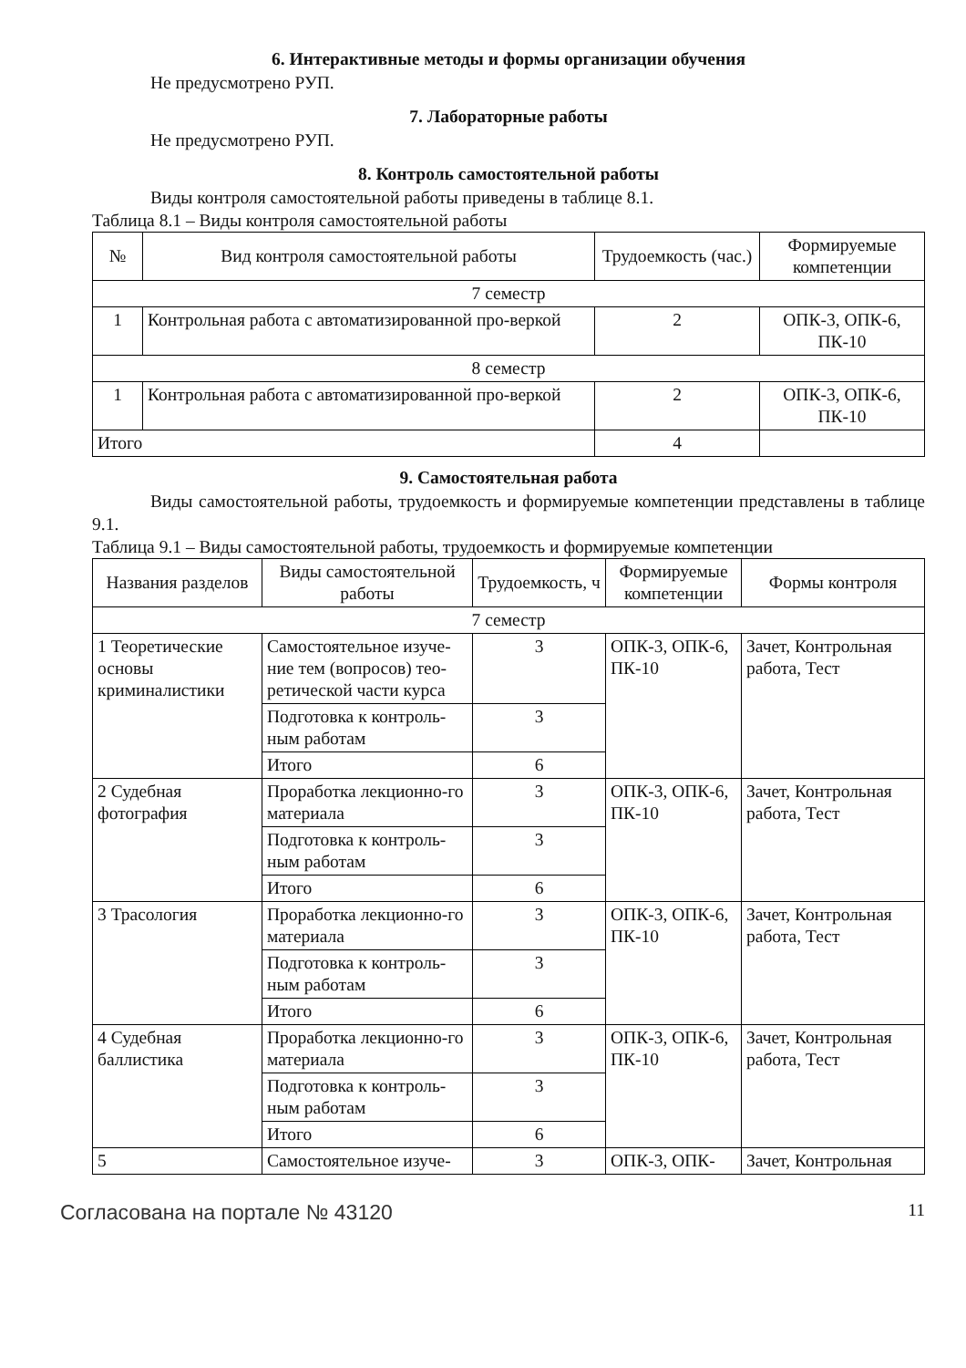6. Интерактивные методы и формы организации обучения
Не предусмотрено РУП.
7. Лабораторные работы
Не предусмотрено РУП.
8. Контроль самостоятельной работы
Виды контроля самостоятельной работы приведены в таблице 8.1.
Таблица 8.1 – Виды контроля самостоятельной работы
| № | Вид контроля самостоятельной работы | Трудоемкость (час.) | Формируемые компетенции |
| --- | --- | --- | --- |
| 7 семестр | | | |
| 1 | Контрольная работа с автоматизированной про-веркой | 2 | ОПК-3, ОПК-6, ПК-10 |
| 8 семестр | | | |
| 1 | Контрольная работа с автоматизированной про-веркой | 2 | ОПК-3, ОПК-6, ПК-10 |
| Итого | | 4 | |
9. Самостоятельная работа
Виды самостоятельной работы, трудоемкость и формируемые компетенции представлены в таблице 9.1.
Таблица 9.1 – Виды самостоятельной работы, трудоемкость и формируемые компетенции
| Названия разделов | Виды самостоятельной работы | Трудоемкость, ч | Формируемые компетенции | Формы контроля |
| --- | --- | --- | --- | --- |
| 7 семестр | | | | |
| 1 Теоретические основы криминалистики | Самостоятельное изуче-ние тем (вопросов) тео-ретической части курса | 3 | ОПК-3, ОПК-6, ПК-10 | Зачет, Контрольная работа, Тест |
| | Подготовка к контроль-ным работам | 3 | | |
| | Итого | 6 | | |
| 2 Судебная фотография | Проработка лекционно-го материала | 3 | ОПК-3, ОПК-6, ПК-10 | Зачет, Контрольная работа, Тест |
| | Подготовка к контроль-ным работам | 3 | | |
| | Итого | 6 | | |
| 3 Трасология | Проработка лекционно-го материала | 3 | ОПК-3, ОПК-6, ПК-10 | Зачет, Контрольная работа, Тест |
| | Подготовка к контроль-ным работам | 3 | | |
| | Итого | 6 | | |
| 4 Судебная баллистика | Проработка лекционно-го материала | 3 | ОПК-3, ОПК-6, ПК-10 | Зачет, Контрольная работа, Тест |
| | Подготовка к контроль-ным работам | 3 | | |
| | Итого | 6 | | |
| 5 | Самостоятельное изуче- | 3 | ОПК-3, ОПК- | Зачет, Контрольная |
Согласована на портале № 43120 11